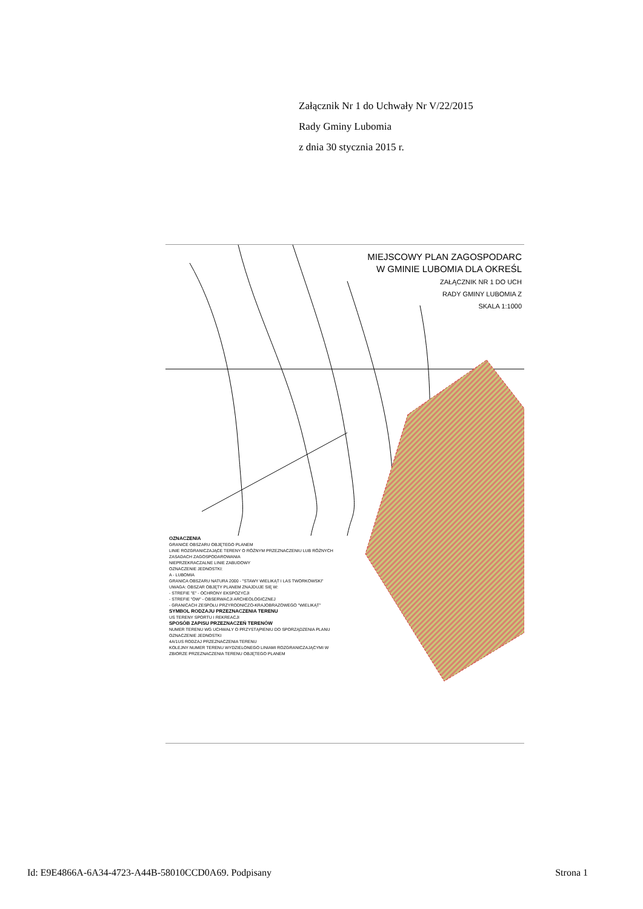Załącznik Nr 1 do Uchwały Nr V/22/2015
Rady Gminy Lubomia
z dnia 30 stycznia 2015 r.
MIEJSCOWY PLAN ZAGOSPODARC
W GMINIE LUBOMIA DLA OKREŚL
ZAŁĄCZNIK NR 1 DO UCH
RADY GMINY LUBOMIA Z
SKALA 1:1000
OZNACZENIA
GRANICE OBSZARU OBJĘTEGO PLANEM
LINIE ROZGRANICZAJĄCE TERENY O RÓŻNYM PRZEZNACZENIU LUB RÓŻNYCH ZASADACH ZAGOSPODAROWANIA
NIEPRZEKRACZALNE LINIE ZABUDOWY
OZNACZENIE JEDNOSTKI:
A - LUBOMIA
GRANICA OBSZARU NATURA 2000 - "STAWY WIELIKĄT I LAS TWORKOWSKI"
UWAGA: OBSZAR OBJĘTY PLANEM ZNAJDUJE SIĘ W:
- STREFIE "E" - OCHRONY EKSPOZYCJI
- STREFIE "OW" - OBSERWACJI ARCHEOLOGICZNEJ
- GRANICACH ZESPOŁU PRZYRODNICZO-KRAJOBRAZOWEGO "WIELIKĄT"
SYMBOL RODZAJU PRZEZNACZENIA TERENU
US TERENY SPORTU I REKREACJI
SPOSÓB ZAPISU PRZEZNACZEŃ TERENÓW
NUMER TERENU WG UCHWAŁY O PRZYSTĄPIENIU DO SPORZĄDZENIA PLANU
OZNACZENIE JEDNOSTKI
4A/1US RODZAJ PRZEZNACZENIA TERENU
KOLEJNY NUMER TERENU WYDZIELONEGO LINIAMI ROZGRANICZAJĄCYMI W ZBIORZE PRZEZNACZENIA TERENU OBJĘTEGO PLANEM
Id: E9E4866A-6A34-4723-A44B-58010CCD0A69. Podpisany Strona 1